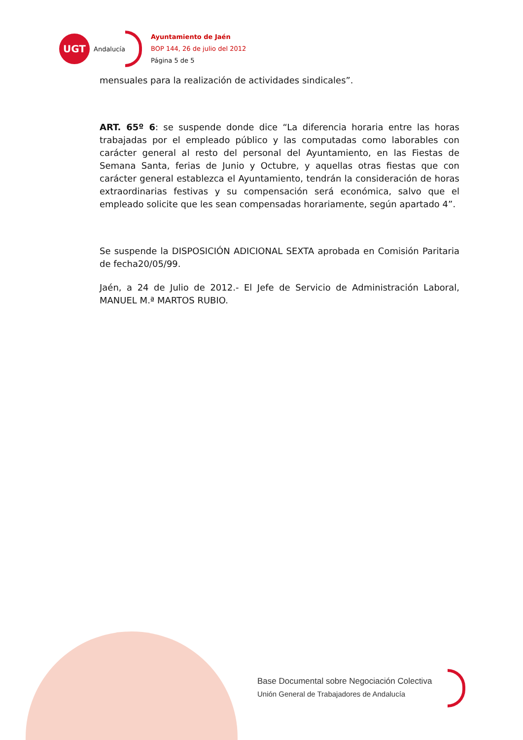UGT
Andalucía
Ayuntamiento de Jaén
BOP 144, 26 de julio del 2012
Página 5 de 5
mensuales para la realización de actividades sindicales”.
ART. 65º 6: se suspende donde dice “La diferencia horaria entre las horas trabajadas por el empleado público y las computadas como laborables con carácter general al resto del personal del Ayuntamiento, en las Fiestas de Semana Santa, ferias de Junio y Octubre, y aquellas otras fiestas que con carácter general establezca el Ayuntamiento, tendrán la consideración de horas extraordinarias festivas y su compensación será económica, salvo que el empleado solicite que les sean compensadas horariamente, según apartado 4”.
Se suspende la DISPOSICIÓN ADICIONAL SEXTA aprobada en Comisión Paritaria de fecha20/05/99.
Jaén, a 24 de Julio de 2012.- El Jefe de Servicio de Administración Laboral, MANUEL M.ª MARTOS RUBIO.
Base Documental sobre Negociación Colectiva
Unión General de Trabajadores de Andalucía